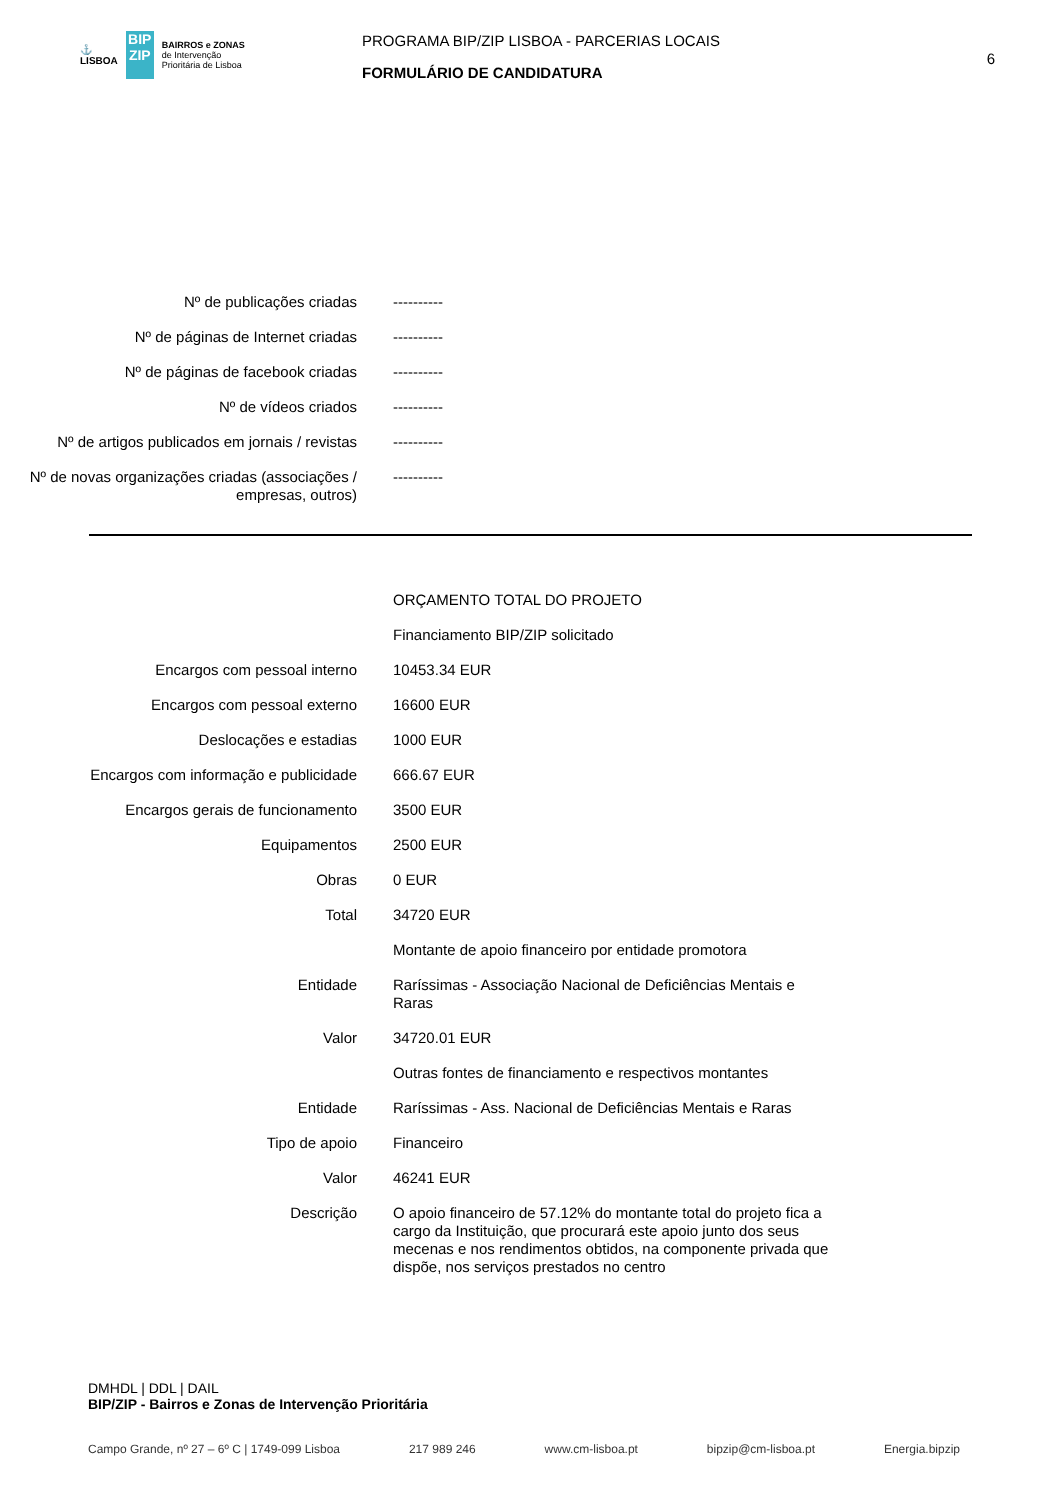⚓
LISBOA
BIP ZIP
BAIRROS e ZONAS
de Intervenção
Prioritária de Lisboa
PROGRAMA BIP/ZIP LISBOA - PARCERIAS LOCAIS
FORMULÁRIO DE CANDIDATURA
6
Nº de publicações criadas ----------
Nº de páginas de Internet criadas ----------
Nº de páginas de facebook criadas ----------
Nº de vídeos criados ----------
Nº de artigos publicados em jornais / revistas
----------
Nº de novas organizações criadas (associações / empresas, outros)
----------
ORÇAMENTO TOTAL DO PROJETO
Financiamento BIP/ZIP solicitado
Encargos com pessoal interno 10453.34 EUR
Encargos com pessoal externo 16600 EUR
Deslocações e estadias 1000 EUR
Encargos com informação e publicidade 666.67 EUR
Encargos gerais de funcionamento 3500 EUR
Equipamentos 2500 EUR
Obras 0 EUR
Total 34720 EUR
Montante de apoio financeiro por entidade promotora
Entidade Raríssimas - Associação Nacional de Deficiências Mentais e Raras
Valor 34720.01 EUR
Outras fontes de financiamento e respectivos montantes
Entidade Raríssimas - Ass. Nacional de Deficiências Mentais e Raras
Tipo de apoio Financeiro
Valor 46241 EUR
Descrição O apoio financeiro de 57.12% do montante total do projeto fica a cargo da Instituição, que procurará este apoio junto dos seus mecenas e nos rendimentos obtidos, na componente privada que dispõe, nos serviços prestados no centro
DMHDL | DDL | DAIL
BIP/ZIP - Bairros e Zonas de Intervenção Prioritária
Campo Grande, nº 27 – 6º C | 1749-099 Lisboa 217 989 246 www.cm-lisboa.pt bipzip@cm-lisboa.pt Energia.bipzip